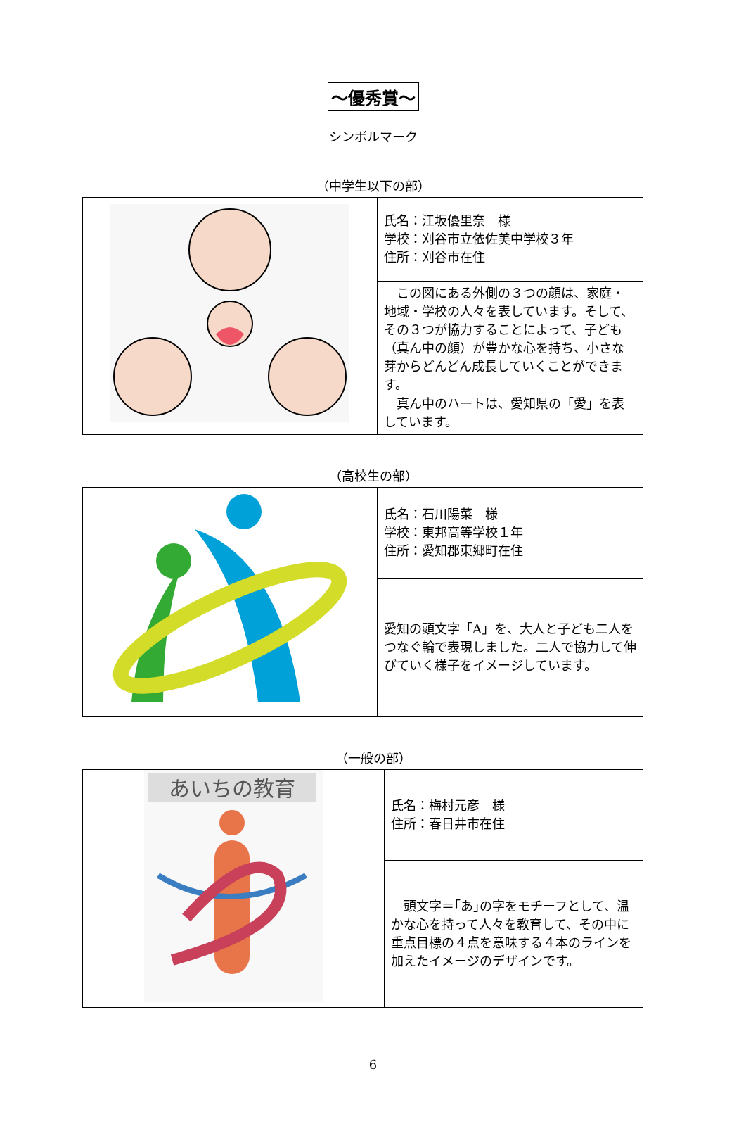～優秀賞～
シンボルマーク
（中学生以下の部）
| | 氏名：江坂優里奈 様 学校：刈谷市立依佐美中学校３年 住所：刈谷市在住 |
| | この図にある外側の３つの顔は、家庭・地域・学校の人々を表しています。そして、その３つが協力することによって、子ども（真ん中の顔）が豊かな心を持ち、小さな芽からどんどん成長していくことができます。 真ん中のハートは、愛知県の「愛」を表しています。 |
（高校生の部）
| | 氏名：石川陽菜 様 学校：東邦高等学校１年 住所：愛知郡東郷町在住 |
| | 愛知の頭文字「A」を、大人と子ども二人をつなぐ輪で表現しました。二人で協力して伸びていく様子をイメージしています。 |
（一般の部）
| あいちの教育 | 氏名：梅村元彦 様 住所：春日井市在住 |
| | 頭文字＝｢あ｣の字をモチーフとして、温かな心を持って人々を教育して、その中に重点目標の４点を意味する４本のラインを加えたイメージのデザインです。 |
6